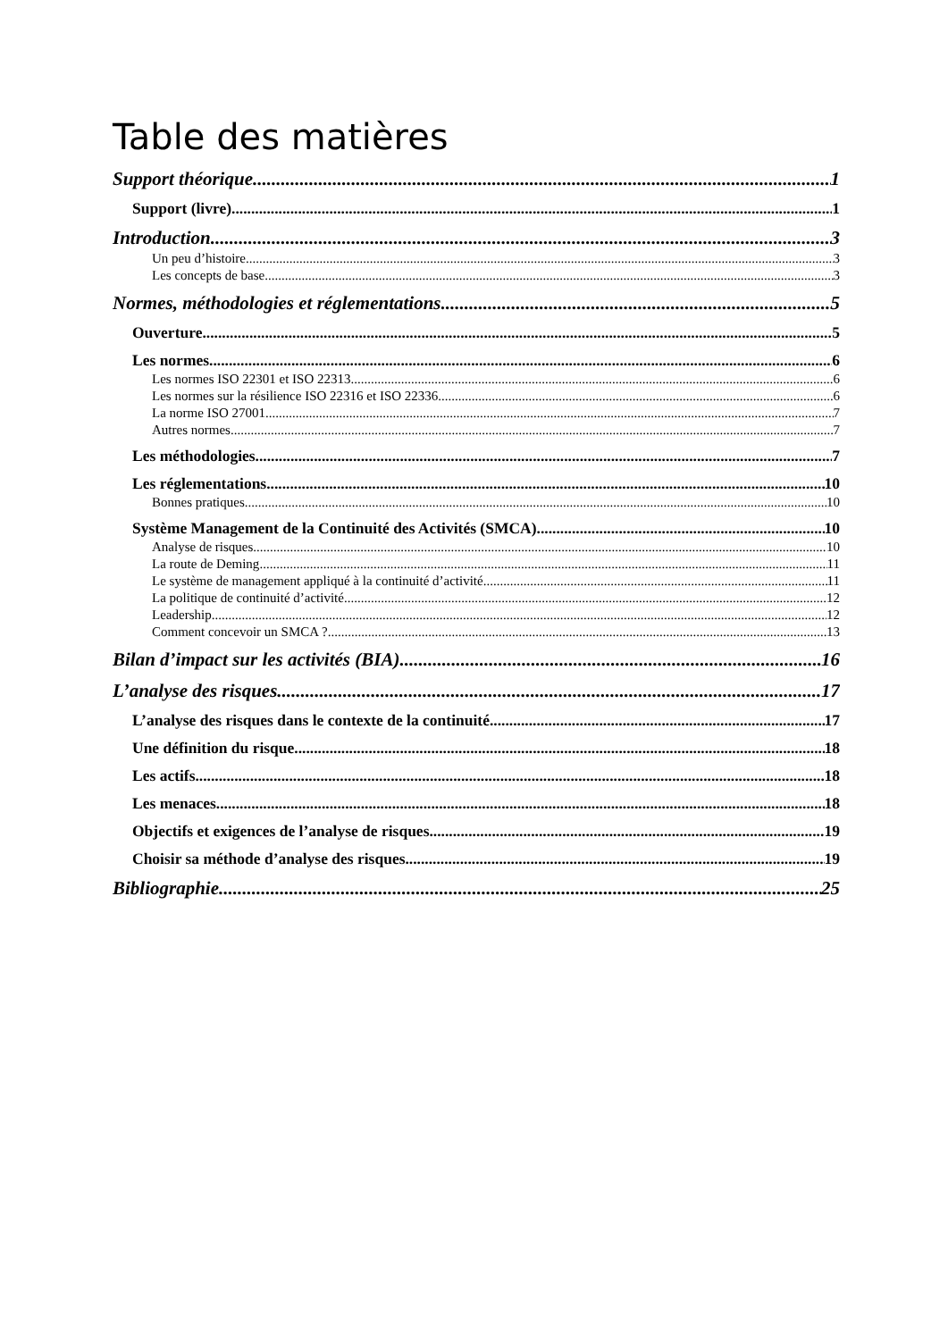Table des matières
Support théorique 1
Support (livre) 1
Introduction 3
Un peu d’histoire 3
Les concepts de base 3
Normes, méthodologies et réglementations 5
Ouverture 5
Les normes 6
Les normes ISO 22301 et ISO 22313 6
Les normes sur la résilience ISO 22316 et ISO 22336 6
La norme ISO 27001 7
Autres normes 7
Les méthodologies 7
Les réglementations 10
Bonnes pratiques 10
Système Management de la Continuité des Activités (SMCA) 10
Analyse de risques 10
La route de Deming 11
Le système de management appliqué à la continuité d’activité 11
La politique de continuité d’activité 12
Leadership 12
Comment concevoir un SMCA ? 13
Bilan d’impact sur les activités (BIA) 16
L’analyse des risques 17
L’analyse des risques dans le contexte de la continuité 17
Une définition du risque 18
Les actifs 18
Les menaces 18
Objectifs et exigences de l’analyse de risques 19
Choisir sa méthode d’analyse des risques 19
Bibliographie 25